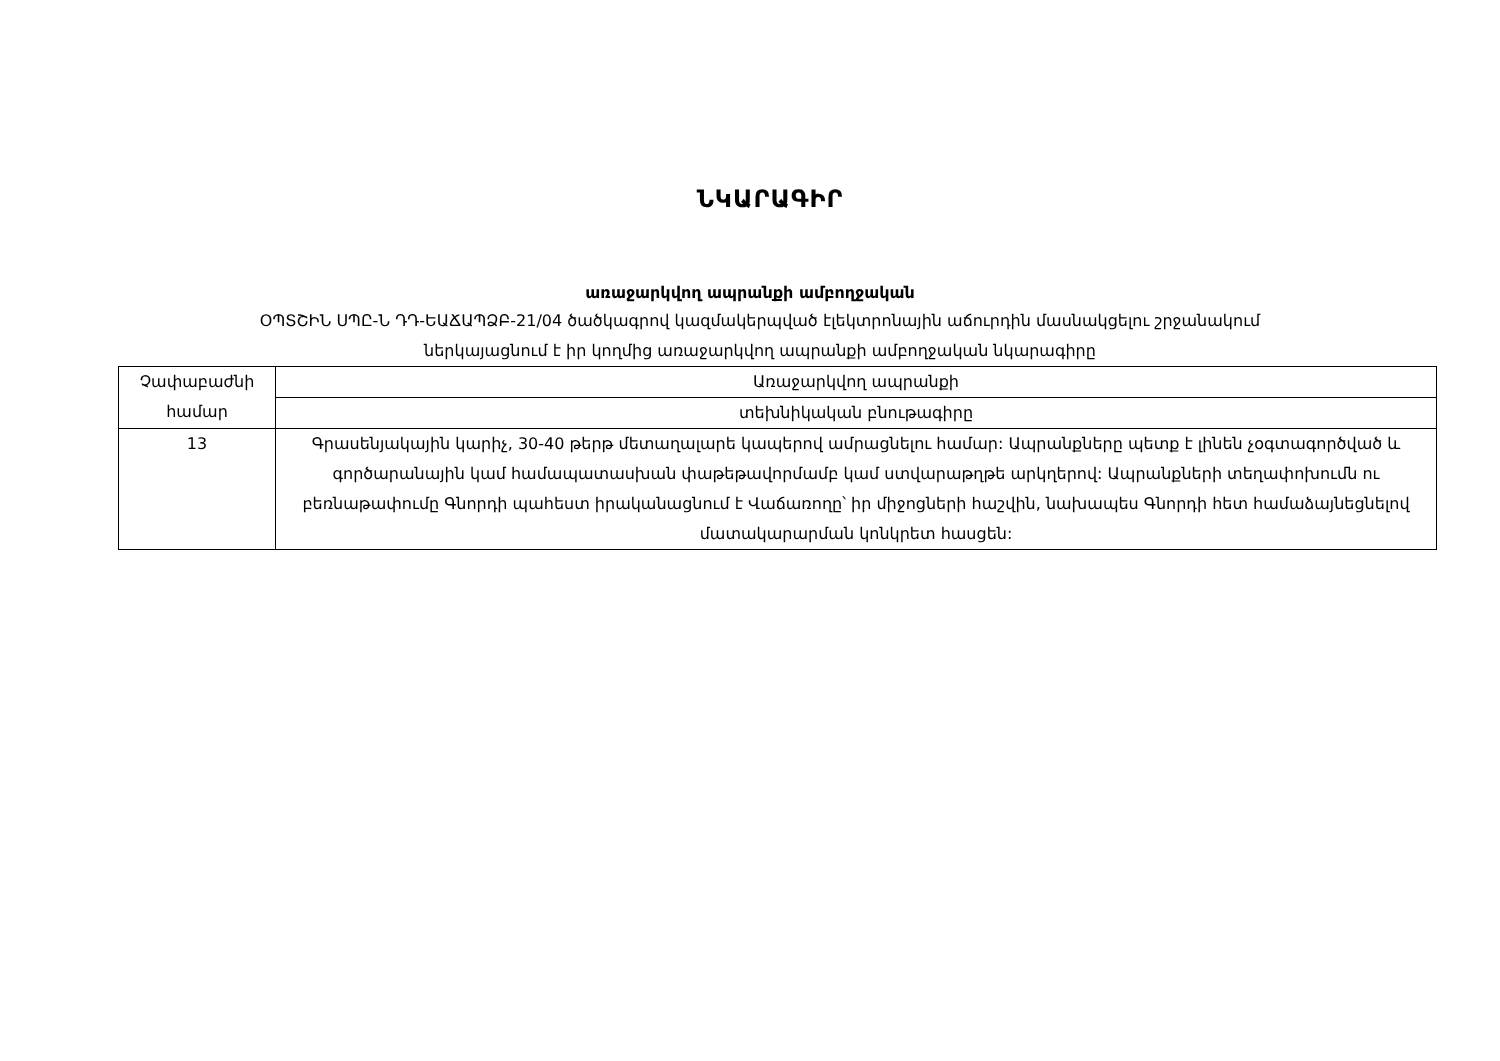ՆԿԱՐԱԳԻՐ
առաջարկվող ապրանքի ամբողջական
ՕՊՏՇԻՆ ՍՊԸ-Ն ԴԴ-ԵԱՃԱՊՁԲ-21/04 ծածկագրով կազմակերպված էլեկտրոնային աճուրդին մասնակցելու շրջանակում
ներկայացնում է իր կողմից առաջարկվող ապրանքի ամբողջական նկարագիրը
| Չափաբաժնի համար | Առաջարկվող ապրանքի |
| --- | --- |
| | տեխնիկական բնութագիրը |
| 13 | Գրասենյակային կարիչ, 30-40 թերթ մետաղալարե կապերով ամրացնելու համար: Ապրանքները պետք է լինեն չօգտագործված և գործարանային կամ համապատասխան փաթեթավորմամբ կամ ստվարաթղթե արկղերով: Ապրանքների տեղափոխումն ու բեռնաթափումը Գնորդի պահեստ իրականացնում է Վաճառողը՝ իր միջոցների հաշվին, նախապես Գնորդի հետ համաձայնեցնելով մատակարարման կոնկրետ հասցեն: |